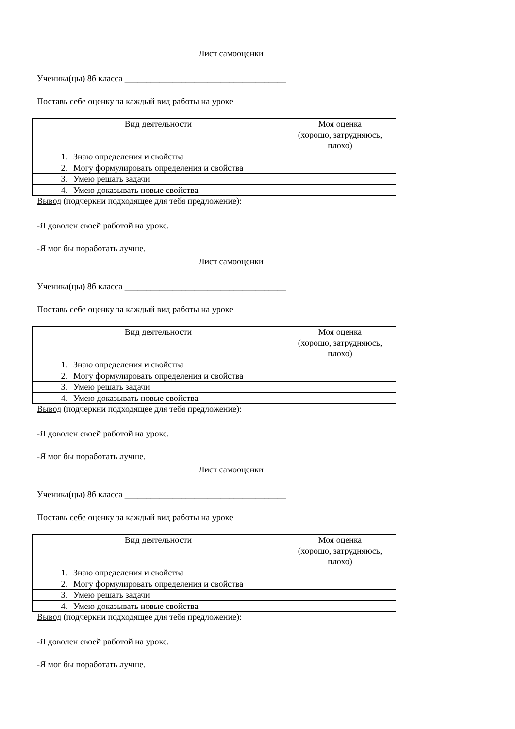Лист самооценки
Ученика(цы) 8б класса _____________________________________
Поставь себе оценку за каждый вид работы на уроке
| Вид деятельности | Моя оценка (хорошо, затрудняюсь, плохо) |
| --- | --- |
| 1. Знаю определения и свойства | |
| 2. Могу формулировать определения и свойства | |
| 3. Умею решать задачи | |
| 4. Умею доказывать новые свойства | |
Вывод (подчеркни подходящее для тебя предложение):
-Я доволен своей работой на уроке.
-Я мог бы поработать лучше.
Лист самооценки
Ученика(цы) 8б класса _____________________________________
Поставь себе оценку за каждый вид работы на уроке
| Вид деятельности | Моя оценка (хорошо, затрудняюсь, плохо) |
| --- | --- |
| 1. Знаю определения и свойства | |
| 2. Могу формулировать определения и свойства | |
| 3. Умею решать задачи | |
| 4. Умею доказывать новые свойства | |
Вывод (подчеркни подходящее для тебя предложение):
-Я доволен своей работой на уроке.
-Я мог бы поработать лучше.
Лист самооценки
Ученика(цы) 8б класса _____________________________________
Поставь себе оценку за каждый вид работы на уроке
| Вид деятельности | Моя оценка (хорошо, затрудняюсь, плохо) |
| --- | --- |
| 1. Знаю определения и свойства | |
| 2. Могу формулировать определения и свойства | |
| 3. Умею решать задачи | |
| 4. Умею доказывать новые свойства | |
Вывод (подчеркни подходящее для тебя предложение):
-Я доволен своей работой на уроке.
-Я мог бы поработать лучше.